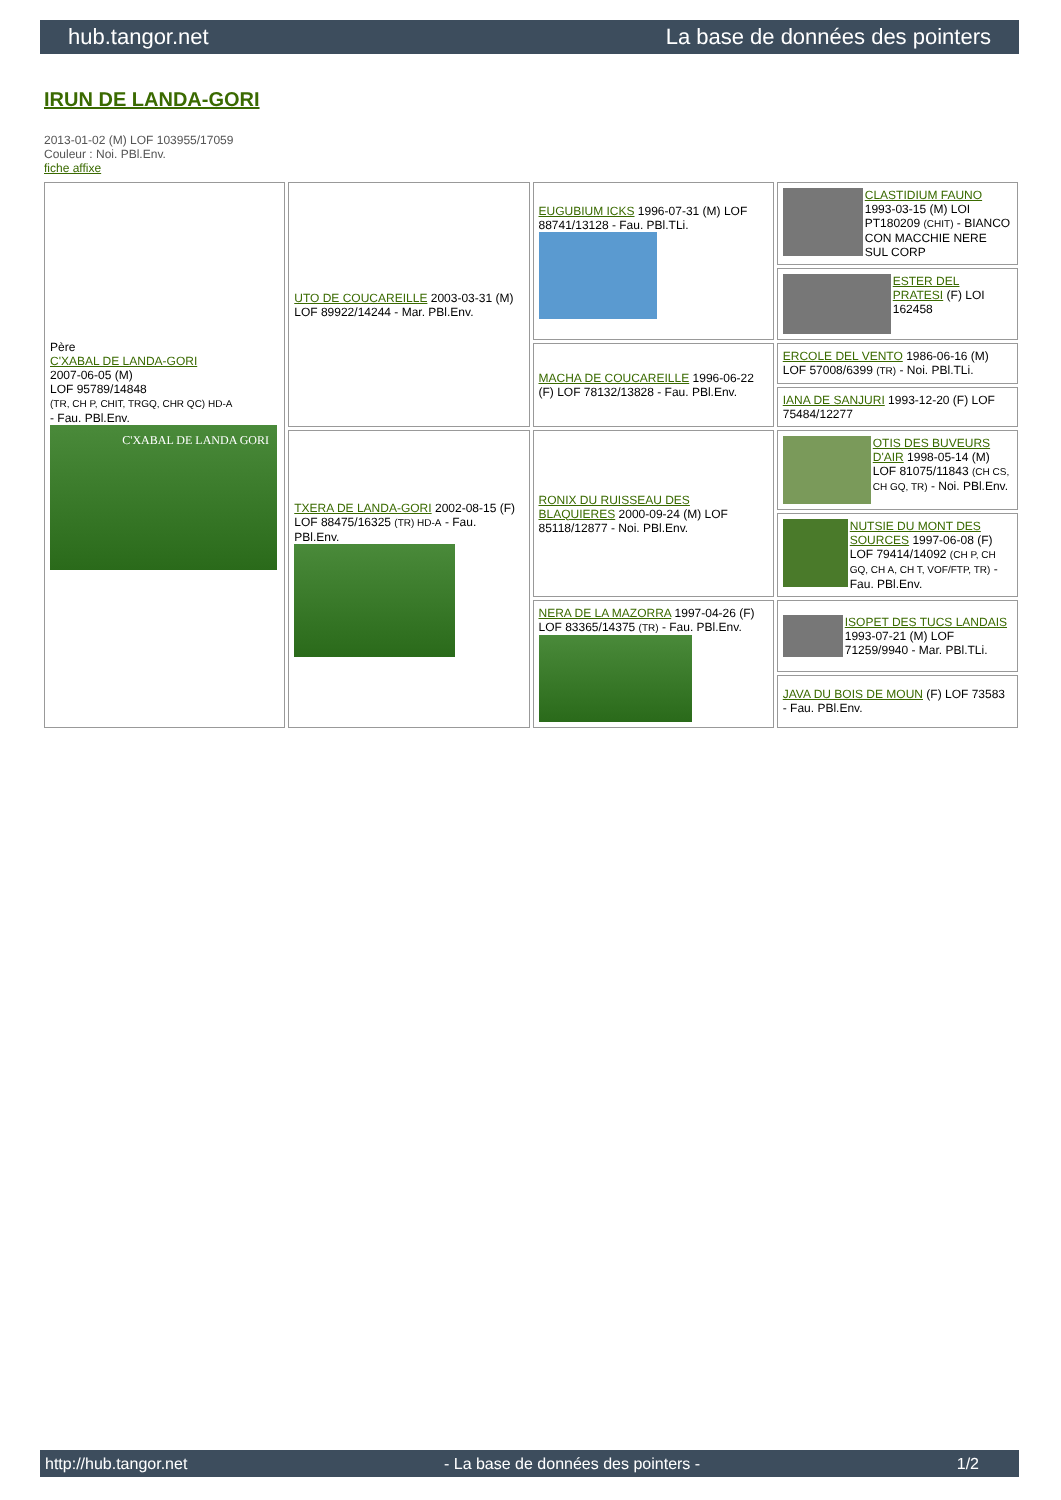hub.tangor.net La base de données des pointers
IRUN DE LANDA-GORI
2013-01-02 (M) LOF 103955/17059
Couleur : Noi. PBl.Env.
fiche affixe
| Père C'XABAL DE LANDA-GORI 2007-06-05 (M) LOF 95789/14848 (TR, CH P, CHIT, TRGQ, CHR QC) HD-A - Fau. PBl.Env. C'XABAL DE LANDA GORI | UTO DE COUCAREILLE 2003-03-31 (M) LOF 89922/14244 - Mar. PBl.Env. | EUGUBIUM ICKS 1996-07-31 (M) LOF 88741/13128 - Fau. PBl.TLi. | CLASTIDIUM FAUNO 1993-03-15 (M) LOI PT180209 (CHIT) - BIANCO CON MACCHIE NERE SUL CORP |
| | | | ESTER DEL PRATESI (F) LOI 162458 |
| | | MACHA DE COUCAREILLE 1996-06-22 (F) LOF 78132/13828 - Fau. PBl.Env. | ERCOLE DEL VENTO 1986-06-16 (M) LOF 57008/6399 (TR) - Noi. PBl.TLi. |
| | | | IANA DE SANJURI 1993-12-20 (F) LOF 75484/12277 |
| | TXERA DE LANDA-GORI 2002-08-15 (F) LOF 88475/16325 (TR) HD-A - Fau. PBl.Env. | RONIX DU RUISSEAU DES BLAQUIERES 2000-09-24 (M) LOF 85118/12877 - Noi. PBl.Env. | OTIS DES BUVEURS D'AIR 1998-05-14 (M) LOF 81075/11843 (CH CS, CH GQ, TR) - Noi. PBl.Env. |
| | | | NUTSIE DU MONT DES SOURCES 1997-06-08 (F) LOF 79414/14092 (CH P, CH GQ, CH A, CH T, VOF/FTP, TR) - Fau. PBl.Env. |
| | | NERA DE LA MAZORRA 1997-04-26 (F) LOF 83365/14375 (TR) - Fau. PBl.Env. | ISOPET DES TUCS LANDAIS 1993-07-21 (M) LOF 71259/9940 - Mar. PBl.TLi. |
| | | | JAVA DU BOIS DE MOUN (F) LOF 73583 - Fau. PBl.Env. |
http://hub.tangor.net - La base de données des pointers - 1/2